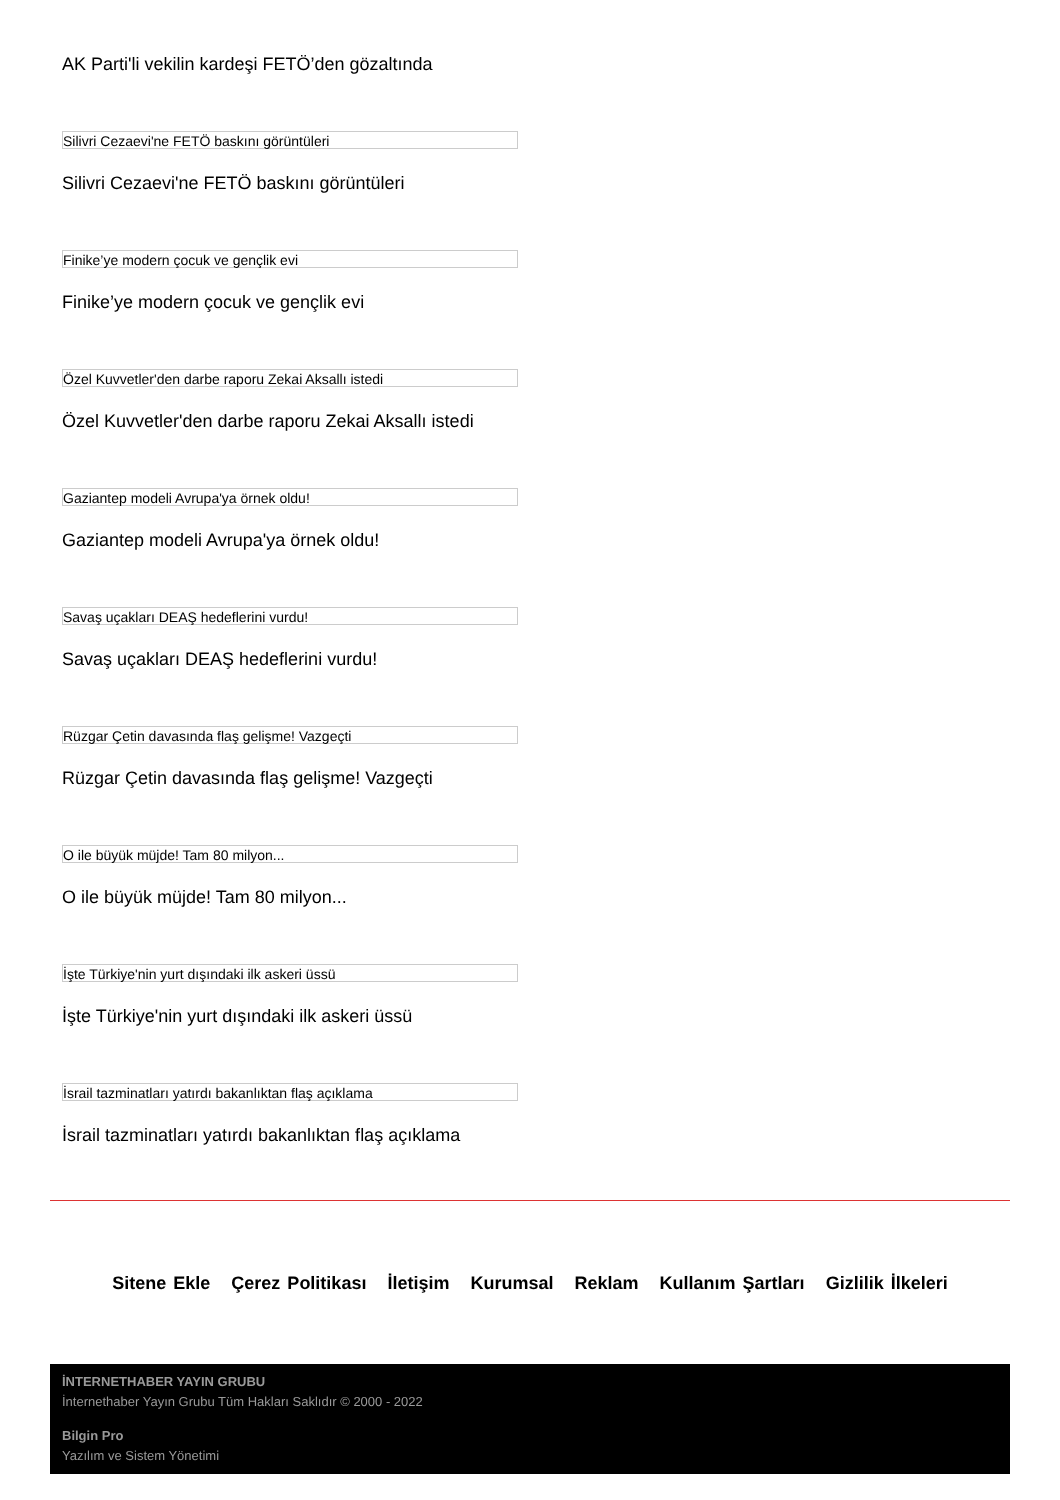AK Parti'li vekilin kardeşi FETÖ’den gözaltında
Silivri Cezaevi'ne FETÖ baskını görüntüleri
Silivri Cezaevi'ne FETÖ baskını görüntüleri
Finike’ye modern çocuk ve gençlik evi
Finike’ye modern çocuk ve gençlik evi
Özel Kuvvetler'den darbe raporu Zekai Aksallı istedi
Özel Kuvvetler'den darbe raporu Zekai Aksallı istedi
Gaziantep modeli Avrupa'ya örnek oldu!
Gaziantep modeli Avrupa'ya örnek oldu!
Savaş uçakları DEAŞ hedeflerini vurdu!
Savaş uçakları DEAŞ hedeflerini vurdu!
Rüzgar Çetin davasında flaş gelişme! Vazgeçti
Rüzgar Çetin davasında flaş gelişme! Vazgeçti
O ile büyük müjde! Tam 80 milyon...
O ile büyük müjde! Tam 80 milyon...
İşte Türkiye'nin yurt dışındaki ilk askeri üssü
İşte Türkiye'nin yurt dışındaki ilk askeri üssü
İsrail tazminatları yatırdı bakanlıktan flaş açıklama
İsrail tazminatları yatırdı bakanlıktan flaş açıklama
Sitene Ekle Çerez Politikası İletişim Kurumsal Reklam Kullanım Şartları Gizlilik İlkeleri
İNTERNETHABER YAYIN GRUBU
İnternethaber Yayın Grubu Tüm Hakları Saklıdır © 2000 - 2022
Bilgin Pro
Yazılım ve Sistem Yönetimi